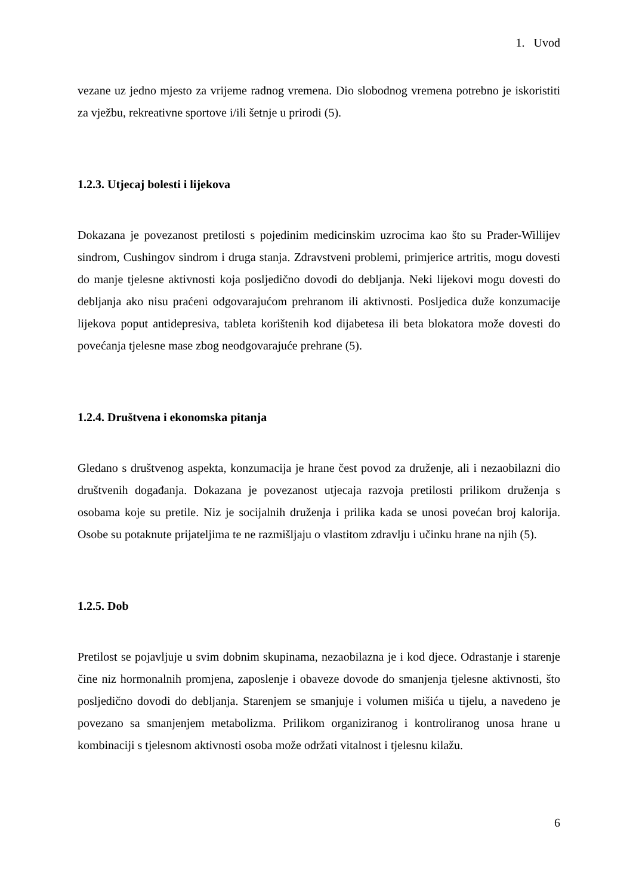1. Uvod
vezane uz jedno mjesto za vrijeme radnog vremena. Dio slobodnog vremena potrebno je iskoristiti za vježbu, rekreativne sportove i/ili šetnje u prirodi (5).
1.2.3. Utjecaj bolesti i lijekova
Dokazana je povezanost pretilosti s pojedinim medicinskim uzrocima kao što su Prader-Willijev sindrom, Cushingov sindrom i druga stanja. Zdravstveni problemi, primjerice artritis, mogu dovesti do manje tjelesne aktivnosti koja posljedično dovodi do debljanja. Neki lijekovi mogu dovesti do debljanja ako nisu praćeni odgovarajućom prehranom ili aktivnosti. Posljedica duže konzumacije lijekova poput antidepresiva, tableta korištenih kod dijabetesa ili beta blokatora može dovesti do povećanja tjelesne mase zbog neodgovarajuće prehrane (5).
1.2.4. Društvena i ekonomska pitanja
Gledano s društvenog aspekta, konzumacija je hrane čest povod za druženje, ali i nezaobilazni dio društvenih događanja. Dokazana je povezanost utjecaja razvoja pretilosti prilikom druženja s osobama koje su pretile. Niz je socijalnih druženja i prilika kada se unosi povećan broj kalorija. Osobe su potaknute prijateljima te ne razmišljaju o vlastitom zdravlju i učinku hrane na njih (5).
1.2.5. Dob
Pretilost se pojavljuje u svim dobnim skupinama, nezaobilazna je i kod djece. Odrastanje i starenje čine niz hormonalnih promjena, zaposlenje i obaveze dovode do smanjenja tjelesne aktivnosti, što posljedično dovodi do debljanja. Starenjem se smanjuje i volumen mišića u tijelu, a navedeno je povezano sa smanjenjem metabolizma. Prilikom organiziranog i kontroliranog unosa hrane u kombinaciji s tjelesnom aktivnosti osoba može održati vitalnost i tjelesnu kilažu.
6